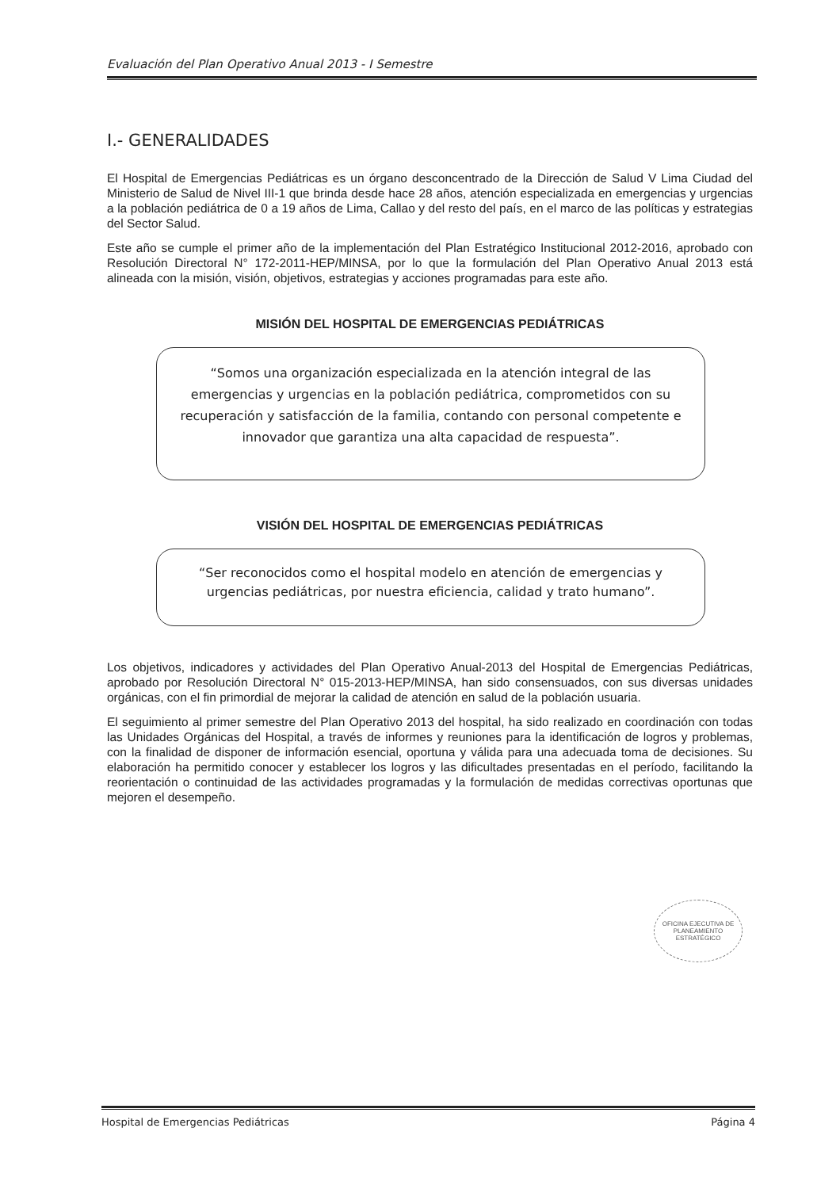Evaluación del Plan Operativo Anual 2013 - I Semestre
I.- GENERALIDADES
El Hospital de Emergencias Pediátricas es un órgano desconcentrado de la Dirección de Salud V Lima Ciudad del Ministerio de Salud de Nivel III-1 que brinda desde hace 28 años, atención especializada en emergencias y urgencias a la población pediátrica de 0 a 19 años de Lima, Callao y del resto del país, en el marco de las políticas y estrategias del Sector Salud.
Este año se cumple el primer año de la implementación del Plan Estratégico Institucional 2012-2016, aprobado con Resolución Directoral N° 172-2011-HEP/MINSA, por lo que la formulación del Plan Operativo Anual 2013 está alineada con la misión, visión, objetivos, estrategias y acciones programadas para este año.
MISIÓN DEL HOSPITAL DE EMERGENCIAS PEDIÁTRICAS
“Somos una organización especializada en la atención integral de las emergencias y urgencias en la población pediátrica, comprometidos con su recuperación y satisfacción de la familia, contando con personal competente e innovador que garantiza una alta capacidad de respuesta”.
VISIÓN DEL HOSPITAL DE EMERGENCIAS PEDIÁTRICAS
“Ser reconocidos como el hospital modelo en atención de emergencias y urgencias pediátricas, por nuestra eficiencia, calidad y trato humano”.
Los objetivos, indicadores y actividades del Plan Operativo Anual-2013 del Hospital de Emergencias Pediátricas, aprobado por Resolución Directoral N° 015-2013-HEP/MINSA, han sido consensuados, con sus diversas unidades orgánicas, con el fin primordial de mejorar la calidad de atención en salud de la población usuaria.
El seguimiento al primer semestre del Plan Operativo 2013 del hospital, ha sido realizado en coordinación con todas las Unidades Orgánicas del Hospital, a través de informes y reuniones para la identificación de logros y problemas, con la finalidad de disponer de información esencial, oportuna y válida para una adecuada toma de decisiones. Su elaboración ha permitido conocer y establecer los logros y las dificultades presentadas en el período, facilitando la reorientación o continuidad de las actividades programadas y la formulación de medidas correctivas oportunas que mejoren el desempeño.
OFICINA EJECUTIVA DE PLANEAMIENTO ESTRATÉGICO
Hospital de Emergencias Pediátricas Página 4